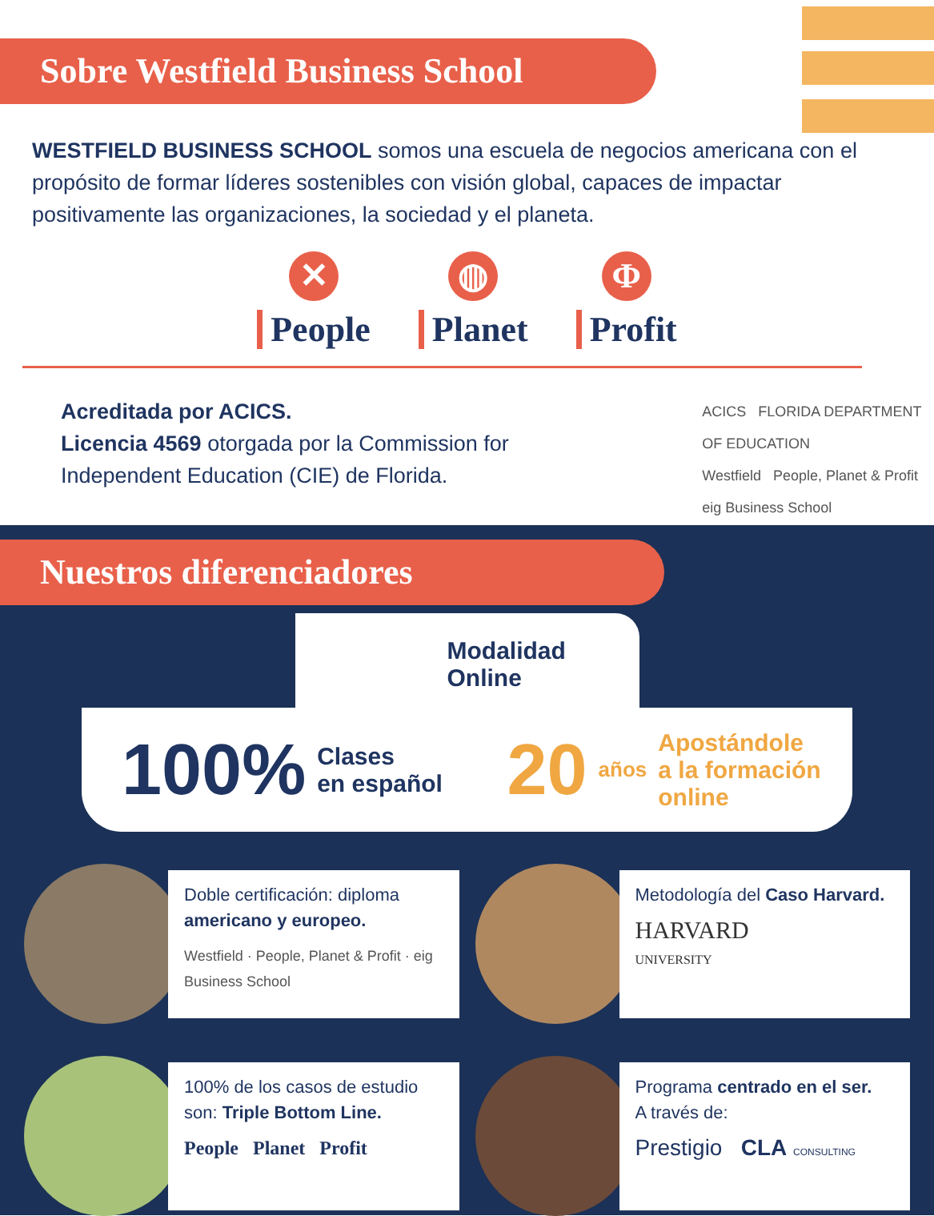Sobre Westfield Business School
WESTFIELD BUSINESS SCHOOL somos una escuela de negocios americana con el propósito de formar líderes sostenibles con visión global, capaces de impactar positivamente las organizaciones, la sociedad y el planeta.
✕
People
◍
Planet
Φ
Profit
Acreditada por ACICS.
Licencia 4569 otorgada por la Commission for Independent Education (CIE) de Florida.
ACICS FLORIDA DEPARTMENT OF EDUCATION
Westfield People, Planet & Profit eig Business School
Nuestros diferenciadores
Modalidad
Online
100% Clases
en español
20 años Apostándole
a la formación
online
Doble certificación: diploma americano y europeo.
Westfield · People, Planet & Profit · eig Business School
Metodología del Caso Harvard.
HARVARD
UNIVERSITY
100% de los casos de estudio son: Triple Bottom Line.
People Planet Profit
Programa centrado en el ser.
A través de:
Prestigio CLA CONSULTING